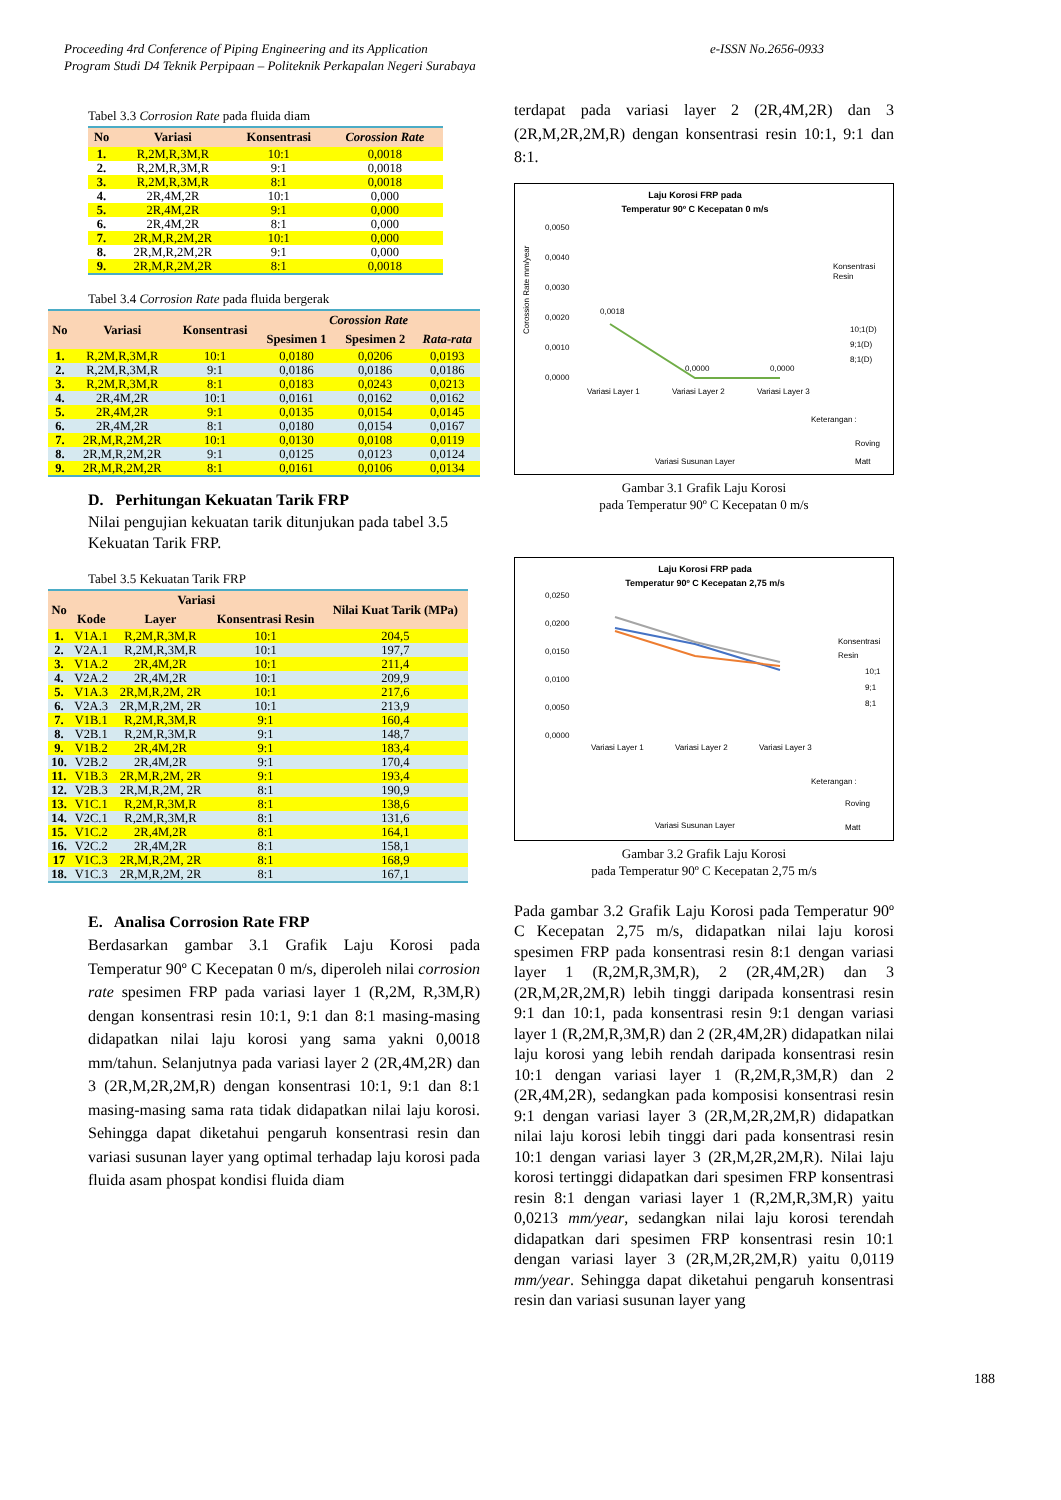Proceeding 4rd Conference of Piping Engineering and its Application
Program Studi D4 Teknik Perpipaan – Politeknik Perkapalan Negeri Surabaya
e-ISSN No.2656-0933
Tabel 3.3 Corrosion Rate pada fluida diam
| No | Variasi | Konsentrasi | Corossion Rate |
| --- | --- | --- | --- |
| 1. | R,2M,R,3M,R | 10:1 | 0,0018 |
| 2. | R,2M,R,3M,R | 9:1 | 0,0018 |
| 3. | R,2M,R,3M,R | 8:1 | 0,0018 |
| 4. | 2R,4M,2R | 10:1 | 0,000 |
| 5. | 2R,4M,2R | 9:1 | 0,000 |
| 6. | 2R,4M,2R | 8:1 | 0,000 |
| 7. | 2R,M,R,2M,2R | 10:1 | 0,000 |
| 8. | 2R,M,R,2M,2R | 9:1 | 0,000 |
| 9. | 2R,M,R,2M,2R | 8:1 | 0,0018 |
Tabel 3.4 Corrosion Rate pada fluida bergerak
| No | Variasi | Konsentrasi | Corossion Rate | | |
| --- | --- | --- | --- | --- | --- |
| | | | Spesimen 1 | Spesimen 2 | Rata-rata |
| 1. | R,2M,R,3M,R | 10:1 | 0,0180 | 0,0206 | 0,0193 |
| 2. | R,2M,R,3M,R | 9:1 | 0,0186 | 0,0186 | 0,0186 |
| 3. | R,2M,R,3M,R | 8:1 | 0,0183 | 0,0243 | 0,0213 |
| 4. | 2R,4M,2R | 10:1 | 0,0161 | 0,0162 | 0,0162 |
| 5. | 2R,4M,2R | 9:1 | 0,0135 | 0,0154 | 0,0145 |
| 6. | 2R,4M,2R | 8:1 | 0,0180 | 0,0154 | 0,0167 |
| 7. | 2R,M,R,2M,2R | 10:1 | 0,0130 | 0,0108 | 0,0119 |
| 8. | 2R,M,R,2M,2R | 9:1 | 0,0125 | 0,0123 | 0,0124 |
| 9. | 2R,M,R,2M,2R | 8:1 | 0,0161 | 0,0106 | 0,0134 |
D. Perhitungan Kekuatan Tarik FRP
Nilai pengujian kekuatan tarik ditunjukan pada tabel 3.5 Kekuatan Tarik FRP.
Tabel 3.5 Kekuatan Tarik FRP
| No | Variasi | | | Nilai Kuat Tarik (MPa) |
| --- | --- | --- | --- | --- |
| | Kode | Layer | Konsentrasi Resin | |
| 1. | V1A.1 | R,2M,R,3M,R | 10:1 | 204,5 |
| 2. | V2A.1 | R,2M,R,3M,R | 10:1 | 197,7 |
| 3. | V1A.2 | 2R,4M,2R | 10:1 | 211,4 |
| 4. | V2A.2 | 2R,4M,2R | 10:1 | 209,9 |
| 5. | V1A.3 | 2R,M,R,2M, 2R | 10:1 | 217,6 |
| 6. | V2A.3 | 2R,M,R,2M, 2R | 10:1 | 213,9 |
| 7. | V1B.1 | R,2M,R,3M,R | 9:1 | 160,4 |
| 8. | V2B.1 | R,2M,R,3M,R | 9:1 | 148,7 |
| 9. | V1B.2 | 2R,4M,2R | 9:1 | 183,4 |
| 10. | V2B.2 | 2R,4M,2R | 9:1 | 170,4 |
| 11. | V1B.3 | 2R,M,R,2M, 2R | 9:1 | 193,4 |
| 12. | V2B.3 | 2R,M,R,2M, 2R | 8:1 | 190,9 |
| 13. | V1C.1 | R,2M,R,3M,R | 8:1 | 138,6 |
| 14. | V2C.1 | R,2M,R,3M,R | 8:1 | 131,6 |
| 15. | V1C.2 | 2R,4M,2R | 8:1 | 164,1 |
| 16. | V2C.2 | 2R,4M,2R | 8:1 | 158,1 |
| 17 | V1C.3 | 2R,M,R,2M, 2R | 8:1 | 168,9 |
| 18. | V1C.3 | 2R,M,R,2M, 2R | 8:1 | 167,1 |
E. Analisa Corrosion Rate FRP
Berdasarkan gambar 3.1 Grafik Laju Korosi pada Temperatur 90º C Kecepatan 0 m/s, diperoleh nilai corrosion rate spesimen FRP pada variasi layer 1 (R,2M, R,3M,R) dengan konsentrasi resin 10:1, 9:1 dan 8:1 masing-masing didapatkan nilai laju korosi yang sama yakni 0,0018 mm/tahun. Selanjutnya pada variasi layer 2 (2R,4M,2R) dan 3 (2R,M,2R,2M,R) dengan konsentrasi 10:1, 9:1 dan 8:1 masing-masing sama rata tidak didapatkan nilai laju korosi. Sehingga dapat diketahui pengaruh konsentrasi resin dan variasi susunan layer yang optimal terhadap laju korosi pada fluida asam phospat kondisi fluida diam
terdapat pada variasi layer 2 (2R,4M,2R) dan 3 (2R,M,2R,2M,R) dengan konsentrasi resin 10:1, 9:1 dan 8:1.
Laju Korosi FRP pada
Temperatur 90º C Kecepatan 0 m/s
0,0050
0,0040
0,0030
0,0020
0,0010
0,0000
0,0018
0,0000
0,0000
Variasi Layer 1
Variasi Layer 2
Variasi Layer 3
Konsentrasi
Resin
10;1(D)
9;1(D)
8;1(D)
Variasi Susunan Layer
Keterangan :
Roving
Matt
Corossion Rate mm/year
Gambar 3.1 Grafik Laju Korosi
pada Temperatur 90º C Kecepatan 0 m/s
Laju Korosi FRP pada
Temperatur 90º C Kecepatan 2,75 m/s
0,0250
0,0200
0,0150
0,0100
0,0050
0,0000
Variasi Layer 1
Variasi Layer 2
Variasi Layer 3
Konsentrasi
Resin
10;1
9;1
8;1
Variasi Susunan Layer
Keterangan :
Roving
Matt
Gambar 3.2 Grafik Laju Korosi
pada Temperatur 90º C Kecepatan 2,75 m/s
Pada gambar 3.2 Grafik Laju Korosi pada Temperatur 90º C Kecepatan 2,75 m/s, didapatkan nilai laju korosi spesimen FRP pada konsentrasi resin 8:1 dengan variasi layer 1 (R,2M,R,3M,R), 2 (2R,4M,2R) dan 3 (2R,M,2R,2M,R) lebih tinggi daripada konsentrasi resin 9:1 dan 10:1, pada konsentrasi resin 9:1 dengan variasi layer 1 (R,2M,R,3M,R) dan 2 (2R,4M,2R) didapatkan nilai laju korosi yang lebih rendah daripada konsentrasi resin 10:1 dengan variasi layer 1 (R,2M,R,3M,R) dan 2 (2R,4M,2R), sedangkan pada komposisi konsentrasi resin 9:1 dengan variasi layer 3 (2R,M,2R,2M,R) didapatkan nilai laju korosi lebih tinggi dari pada konsentrasi resin 10:1 dengan variasi layer 3 (2R,M,2R,2M,R). Nilai laju korosi tertinggi didapatkan dari spesimen FRP konsentrasi resin 8:1 dengan variasi layer 1 (R,2M,R,3M,R) yaitu 0,0213 mm/year, sedangkan nilai laju korosi terendah didapatkan dari spesimen FRP konsentrasi resin 10:1 dengan variasi layer 3 (2R,M,2R,2M,R) yaitu 0,0119 mm/year. Sehingga dapat diketahui pengaruh konsentrasi resin dan variasi susunan layer yang
188